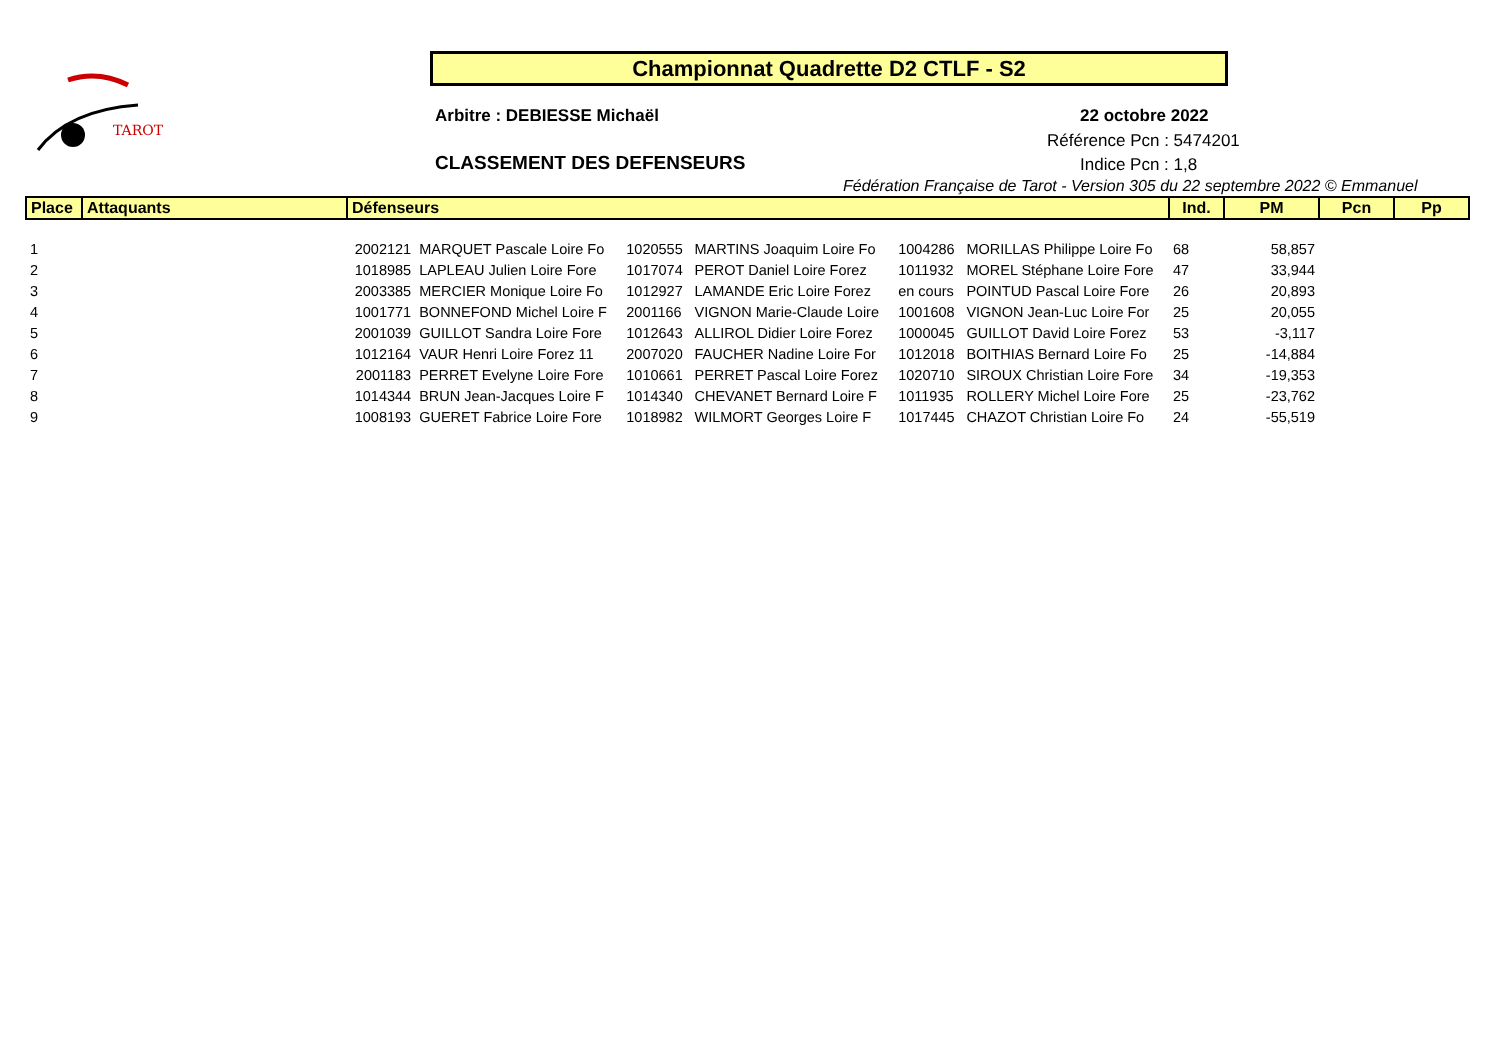TAROT
Championnat Quadrette D2 CTLF - S2
Arbitre : DEBIESSE Michaël 22 octobre 2022
Référence Pcn : 5474201
CLASSEMENT DES DEFENSEURS Indice Pcn : 1,8
Fédération Française de Tarot - Version 305 du 22 septembre 2022 © Emmanuel
| Place | Attaquants | Défenseurs | | | | | | Ind. | PM | Pcn | Pp |
| --- | --- | --- | --- | --- | --- | --- | --- | --- | --- | --- | --- |
| 1 | | 2002121 | MARQUET Pascale Loire Fo | 1020555 | MARTINS Joaquim Loire Fo | 1004286 | MORILLAS Philippe Loire Fo | 68 | 58,857 | | |
| 2 | | 1018985 | LAPLEAU Julien Loire Fore | 1017074 | PEROT Daniel Loire Forez | 1011932 | MOREL Stéphane Loire Fore | 47 | 33,944 | | |
| 3 | | 2003385 | MERCIER Monique Loire Fo | 1012927 | LAMANDE Eric Loire Forez | en cours | POINTUD Pascal Loire Fore | 26 | 20,893 | | |
| 4 | | 1001771 | BONNEFOND Michel Loire F | 2001166 | VIGNON Marie-Claude Loire | 1001608 | VIGNON Jean-Luc Loire For | 25 | 20,055 | | |
| 5 | | 2001039 | GUILLOT Sandra Loire Fore | 1012643 | ALLIROL Didier Loire Forez | 1000045 | GUILLOT David Loire Forez | 53 | -3,117 | | |
| 6 | | 1012164 | VAUR Henri Loire Forez 11 | 2007020 | FAUCHER Nadine Loire For | 1012018 | BOITHIAS Bernard Loire Fo | 25 | -14,884 | | |
| 7 | | 2001183 | PERRET Evelyne Loire Fore | 1010661 | PERRET Pascal Loire Forez | 1020710 | SIROUX Christian Loire Fore | 34 | -19,353 | | |
| 8 | | 1014344 | BRUN Jean-Jacques Loire F | 1014340 | CHEVANET Bernard Loire F | 1011935 | ROLLERY Michel Loire Fore | 25 | -23,762 | | |
| 9 | | 1008193 | GUERET Fabrice Loire Fore | 1018982 | WILMORT Georges Loire F | 1017445 | CHAZOT Christian Loire Fo | 24 | -55,519 | | |